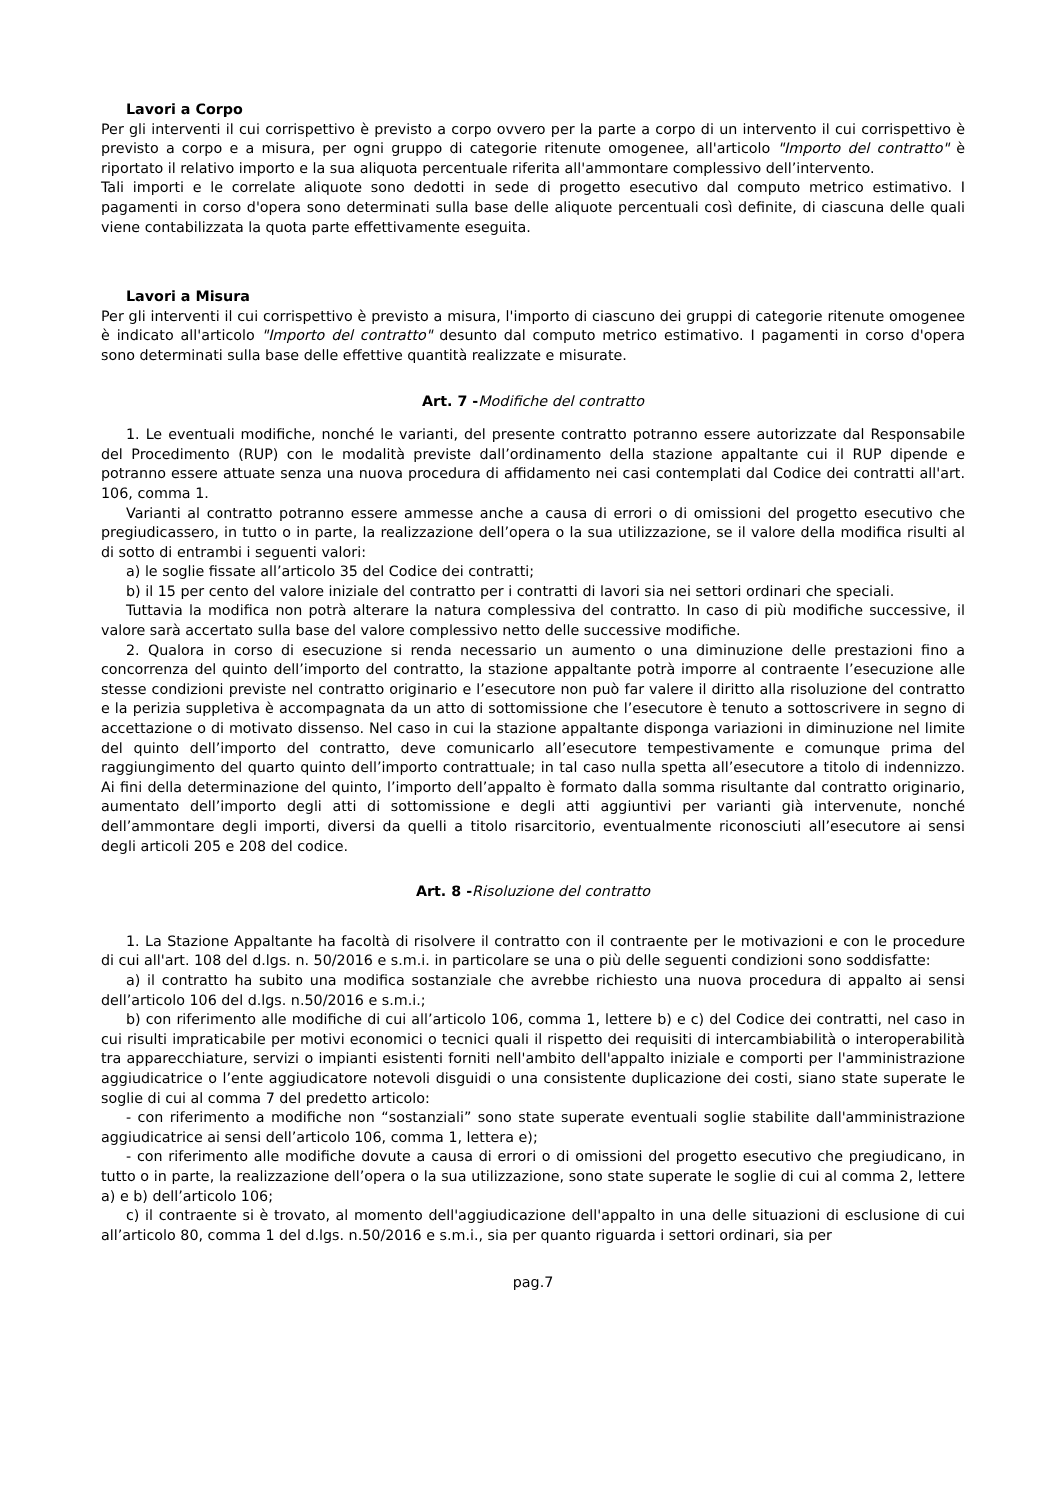Lavori a Corpo
Per gli interventi il cui corrispettivo è previsto a corpo ovvero per la parte a corpo di un intervento il cui corrispettivo è previsto a corpo e a misura, per ogni gruppo di categorie ritenute omogenee, all'articolo "Importo del contratto" è riportato il relativo importo e la sua aliquota percentuale riferita all'ammontare complessivo dell’intervento.
Tali importi e le correlate aliquote sono dedotti in sede di progetto esecutivo dal computo metrico estimativo. I pagamenti in corso d'opera sono determinati sulla base delle aliquote percentuali così definite, di ciascuna delle quali viene contabilizzata la quota parte effettivamente eseguita.
Lavori a Misura
Per gli interventi il cui corrispettivo è previsto a misura, l'importo di ciascuno dei gruppi di categorie ritenute omogenee è indicato all'articolo "Importo del contratto" desunto dal computo metrico estimativo. I pagamenti in corso d'opera sono determinati sulla base delle effettive quantità realizzate e misurate.
Art. 7 -Modifiche del contratto
1. Le eventuali modifiche, nonché le varianti, del presente contratto potranno essere autorizzate dal Responsabile del Procedimento (RUP) con le modalità previste dall’ordinamento della stazione appaltante cui il RUP dipende e potranno essere attuate senza una nuova procedura di affidamento nei casi contemplati dal Codice dei contratti all'art. 106, comma 1.
Varianti al contratto potranno essere ammesse anche a causa di errori o di omissioni del progetto esecutivo che pregiudicassero, in tutto o in parte, la realizzazione dell’opera o la sua utilizzazione, se il valore della modifica risulti al di sotto di entrambi i seguenti valori:
a) le soglie fissate all’articolo 35 del Codice dei contratti;
b) il 15 per cento del valore iniziale del contratto per i contratti di lavori sia nei settori ordinari che speciali.
Tuttavia la modifica non potrà alterare la natura complessiva del contratto. In caso di più modifiche successive, il valore sarà accertato sulla base del valore complessivo netto delle successive modifiche.
2. Qualora in corso di esecuzione si renda necessario un aumento o una diminuzione delle prestazioni fino a concorrenza del quinto dell’importo del contratto, la stazione appaltante potrà imporre al contraente l’esecuzione alle stesse condizioni previste nel contratto originario e l’esecutore non può far valere il diritto alla risoluzione del contratto e la perizia suppletiva è accompagnata da un atto di sottomissione che l’esecutore è tenuto a sottoscrivere in segno di accettazione o di motivato dissenso. Nel caso in cui la stazione appaltante disponga variazioni in diminuzione nel limite del quinto dell’importo del contratto, deve comunicarlo all’esecutore tempestivamente e comunque prima del raggiungimento del quarto quinto dell’importo contrattuale; in tal caso nulla spetta all’esecutore a titolo di indennizzo. Ai fini della determinazione del quinto, l’importo dell’appalto è formato dalla somma risultante dal contratto originario, aumentato dell’importo degli atti di sottomissione e degli atti aggiuntivi per varianti già intervenute, nonché dell’ammontare degli importi, diversi da quelli a titolo risarcitorio, eventualmente riconosciuti all’esecutore ai sensi degli articoli 205 e 208 del codice.
Art. 8 -Risoluzione del contratto
1. La Stazione Appaltante ha facoltà di risolvere il contratto con il contraente per le motivazioni e con le procedure di cui all'art. 108 del d.lgs. n. 50/2016 e s.m.i. in particolare se una o più delle seguenti condizioni sono soddisfatte:
a) il contratto ha subito una modifica sostanziale che avrebbe richiesto una nuova procedura di appalto ai sensi dell’articolo 106 del d.lgs. n.50/2016 e s.m.i.;
b) con riferimento alle modifiche di cui all’articolo 106, comma 1, lettere b) e c) del Codice dei contratti, nel caso in cui risulti impraticabile per motivi economici o tecnici quali il rispetto dei requisiti di intercambiabilità o interoperabilità tra apparecchiature, servizi o impianti esistenti forniti nell'ambito dell'appalto iniziale e comporti per l'amministrazione aggiudicatrice o l’ente aggiudicatore notevoli disguidi o una consistente duplicazione dei costi, siano state superate le soglie di cui al comma 7 del predetto articolo:
- con riferimento a modifiche non “sostanziali” sono state superate eventuali soglie stabilite dall'amministrazione aggiudicatrice ai sensi dell’articolo 106, comma 1, lettera e);
- con riferimento alle modifiche dovute a causa di errori o di omissioni del progetto esecutivo che pregiudicano, in tutto o in parte, la realizzazione dell’opera o la sua utilizzazione, sono state superate le soglie di cui al comma 2, lettere a) e b) dell’articolo 106;
c) il contraente si è trovato, al momento dell'aggiudicazione dell'appalto in una delle situazioni di esclusione di cui all’articolo 80, comma 1 del d.lgs. n.50/2016 e s.m.i., sia per quanto riguarda i settori ordinari, sia per
pag.7